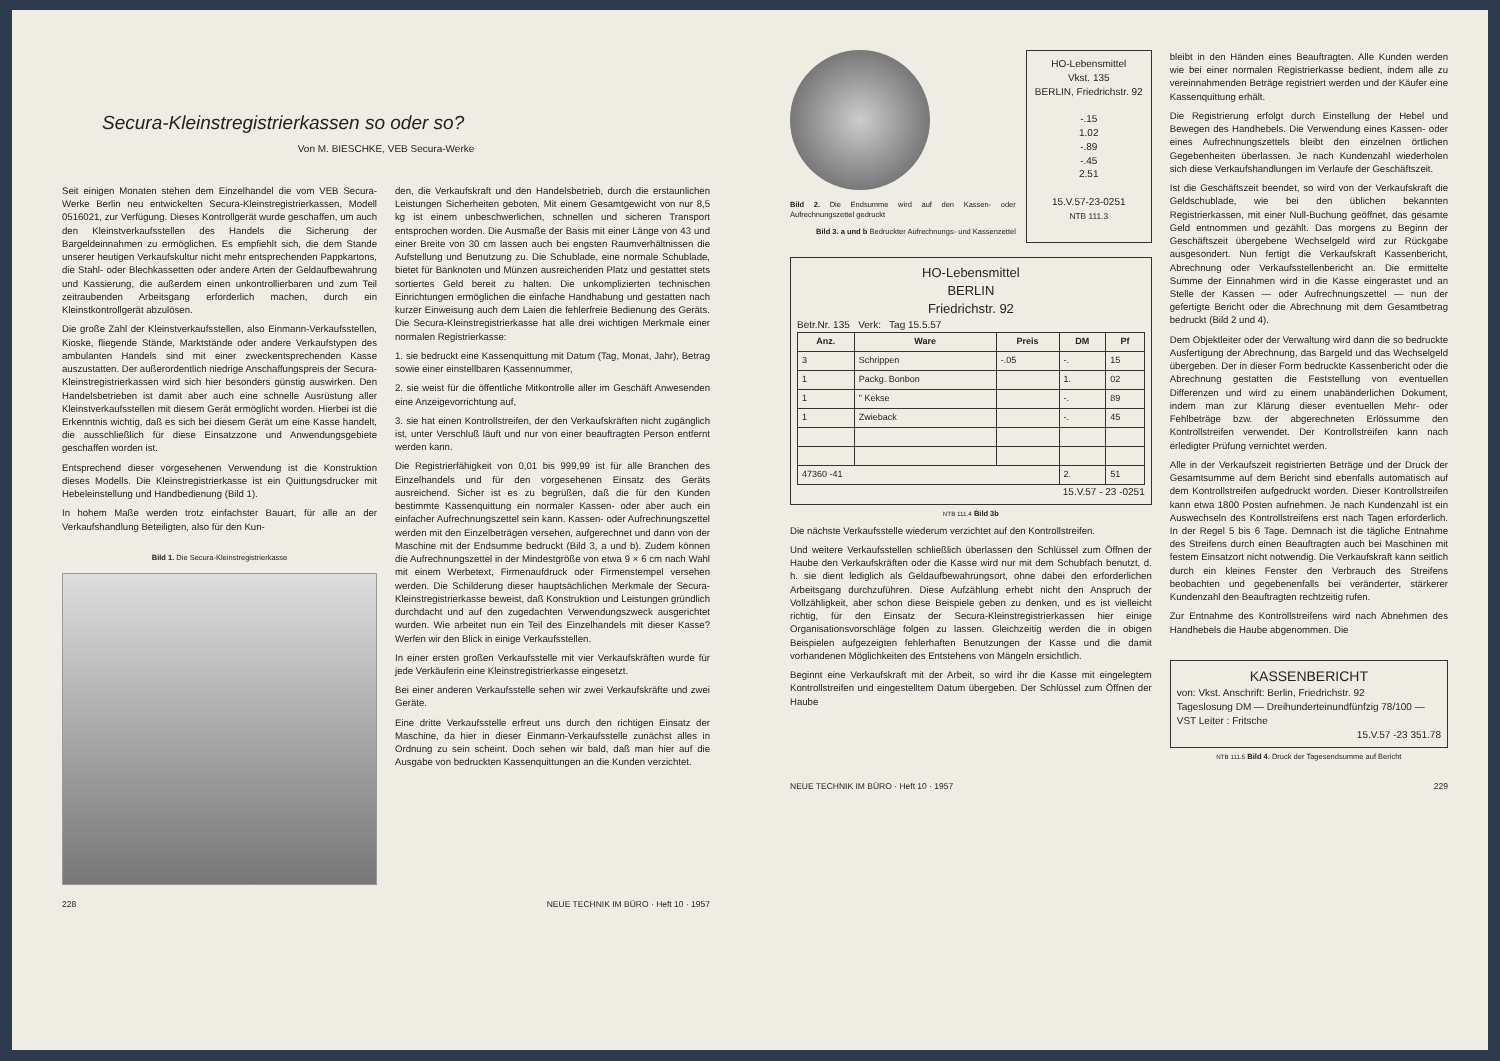Secura-Kleinstregistrierkassen so oder so?
Von M. BIESCHKE, VEB Secura-Werke
Seit einigen Monaten stehen dem Einzelhandel die vom VEB Secura-Werke Berlin neu entwickelten Secura-Kleinstregistrierkassen, Modell 0516021, zur Verfügung. Dieses Kontrollgerät wurde geschaffen, um auch den Kleinstverkaufsstellen des Handels die Sicherung der Bargeldeinnahmen zu ermöglichen. Es empfiehlt sich, die dem Stande unserer heutigen Verkaufskultur nicht mehr entsprechenden Pappkartons, die Stahl- oder Blechkassetten oder andere Arten der Geldaufbewahrung und Kassierung, die außerdem einen unkontrollierbaren und zum Teil zeitraubenden Arbeitsgang erforderlich machen, durch ein Kleinstkontrollgerät abzulösen.
Die große Zahl der Kleinstverkaufsstellen, also Einmann-Verkaufsstellen, Kioske, fliegende Stände, Marktstände oder andere Verkaufstypen des ambulanten Handels sind mit einer zweckentsprechenden Kasse auszustatten. Der außerordentlich niedrige Anschaffungspreis der Secura-Kleinstregistrierkassen wird sich hier besonders günstig auswirken. Den Handelsbetrieben ist damit aber auch eine schnelle Ausrüstung aller Kleinstverkaufsstellen mit diesem Gerät ermöglicht worden. Hierbei ist die Erkenntnis wichtig, daß es sich bei diesem Gerät um eine Kasse handelt, die ausschließlich für diese Einsatzzone und Anwendungsgebiete geschaffen worden ist.
Entsprechend dieser vorgesehenen Verwendung ist die Konstruktion dieses Modells. Die Kleinstregistrierkasse ist ein Quittungsdrucker mit Hebeleinstellung und Handbedienung (Bild 1).
In hohem Maße werden trotz einfachster Bauart, für alle an der Verkaufshandlung Beteiligten, also für den Kun-
Bild 1. Die Secura-Kleinstregistrierkasse
den, die Verkaufskraft und den Handelsbetrieb, durch die erstaunlichen Leistungen Sicherheiten geboten. Mit einem Gesamtgewicht von nur 8,5 kg ist einem unbeschwerlichen, schnellen und sicheren Transport entsprochen worden. Die Ausmaße der Basis mit einer Länge von 43 und einer Breite von 30 cm lassen auch bei engsten Raumverhältnissen die Aufstellung und Benutzung zu. Die Schublade, eine normale Schublade, bietet für Banknoten und Münzen ausreichenden Platz und gestattet stets sortiertes Geld bereit zu halten. Die unkomplizierten technischen Einrichtungen ermöglichen die einfache Handhabung und gestatten nach kurzer Einweisung auch dem Laien die fehlerfreie Bedienung des Geräts. Die Secura-Kleinstregistrierkasse hat alle drei wichtigen Merkmale einer normalen Registrierkasse:
1. sie bedruckt eine Kassenquittung mit Datum (Tag, Monat, Jahr), Betrag sowie einer einstellbaren Kassennummer,
2. sie weist für die öffentliche Mitkontrolle aller im Geschäft Anwesenden eine Anzeigevorrichtung auf,
3. sie hat einen Kontrollstreifen, der den Verkaufskräften nicht zugänglich ist, unter Verschluß läuft und nur von einer beauftragten Person entfernt werden kann.
Die Registrierfähigkeit von 0,01 bis 999,99 ist für alle Branchen des Einzelhandels und für den vorgesehenen Einsatz des Geräts ausreichend. Sicher ist es zu begrüßen, daß die für den Kunden bestimmte Kassenquittung ein normaler Kassen- oder aber auch ein einfacher Aufrechnungszettel sein kann. Kassen- oder Aufrechnungszettel werden mit den Einzelbeträgen versehen, aufgerechnet und dann von der Maschine mit der Endsumme bedruckt (Bild 3, a und b). Zudem können die Aufrechnungszettel in der Mindestgröße von etwa 9 × 6 cm nach Wahl mit einem Werbetext, Firmenaufdruck oder Firmenstempel versehen werden. Die Schilderung dieser hauptsächlichen Merkmale der Secura-Kleinstregistrierkasse beweist, daß Konstruktion und Leistungen gründlich durchdacht und auf den zugedachten Verwendungszweck ausgerichtet wurden. Wie arbeitet nun ein Teil des Einzelhandels mit dieser Kasse? Werfen wir den Blick in einige Verkaufsstellen.
In einer ersten großen Verkaufsstelle mit vier Verkaufskräften wurde für jede Verkäuferin eine Kleinstregistrierkasse eingesetzt.
Bei einer anderen Verkaufsstelle sehen wir zwei Verkaufskräfte und zwei Geräte.
Eine dritte Verkaufsstelle erfreut uns durch den richtigen Einsatz der Maschine, da hier in dieser Einmann-Verkaufsstelle zunächst alles in Ordnung zu sein scheint. Doch sehen wir bald, daß man hier auf die Ausgabe von bedruckten Kassenquittungen an die Kunden verzichtet.
228 NEUE TECHNIK IM BÜRO · Heft 10 · 1957
Bild 2. Die Endsumme wird auf den Kassen- oder Aufrechnungszettel gedruckt
Bild 3. a und b Bedruckter Aufrechnungs- und Kassenzettel
HO-Lebensmittel
Vkst. 135
BERLIN, Friedrichstr. 92
-.15
1.02
-.89
-.45
2.51
15.V.57-23-0251
NTB 111.3
HO-Lebensmittel
BERLIN
Friedrichstr. 92
Betr.Nr. 135 Verk: Tag 15.5.57
| Anz. | Ware | Preis | DM | Pf |
| --- | --- | --- | --- | --- |
| 3 | Schrippen | -.05 | -. | 15 |
| 1 | Packg. Bonbon | | 1. | 02 |
| 1 | " Kekse | | -. | 89 |
| 1 | Zwieback | | -. | 45 |
| 47360 -41 | | | 2. | 51 |
15.V.57 - 23 -0251
NTB 111.4 Bild 3b
Die nächste Verkaufsstelle wiederum verzichtet auf den Kontrollstreifen.
Und weitere Verkaufsstellen schließlich überlassen den Schlüssel zum Öffnen der Haube den Verkaufskräften oder die Kasse wird nur mit dem Schubfach benutzt, d. h. sie dient lediglich als Geldaufbewahrungsort, ohne dabei den erforderlichen Arbeitsgang durchzuführen. Diese Aufzählung erhebt nicht den Anspruch der Vollzähligkeit, aber schon diese Beispiele geben zu denken, und es ist vielleicht richtig, für den Einsatz der Secura-Kleinstregistrierkassen hier einige Organisationsvorschläge folgen zu lassen. Gleichzeitig werden die in obigen Beispielen aufgezeigten fehlerhaften Benutzungen der Kasse und die damit vorhandenen Möglichkeiten des Entstehens von Mängeln ersichtlich.
Beginnt eine Verkaufskraft mit der Arbeit, so wird ihr die Kasse mit eingelegtem Kontrollstreifen und eingestelltem Datum übergeben. Der Schlüssel zum Öffnen der Haube
bleibt in den Händen eines Beauftragten. Alle Kunden werden wie bei einer normalen Registrierkasse bedient, indem alle zu vereinnahmenden Beträge registriert werden und der Käufer eine Kassenquittung erhält.
Die Registrierung erfolgt durch Einstellung der Hebel und Bewegen des Handhebels. Die Verwendung eines Kassen- oder eines Aufrechnungszettels bleibt den einzelnen örtlichen Gegebenheiten überlassen. Je nach Kundenzahl wiederholen sich diese Verkaufshandlungen im Verlaufe der Geschäftszeit.
Ist die Geschäftszeit beendet, so wird von der Verkaufskraft die Geldschublade, wie bei den üblichen bekannten Registrierkassen, mit einer Null-Buchung geöffnet, das gesamte Geld entnommen und gezählt. Das morgens zu Beginn der Geschäftszeit übergebene Wechselgeld wird zur Rückgabe ausgesondert. Nun fertigt die Verkaufskraft Kassenbericht, Abrechnung oder Verkaufsstellenbericht an. Die ermittelte Summe der Einnahmen wird in die Kasse eingerastet und an Stelle der Kassen — oder Aufrechnungszettel — nun der gefertigte Bericht oder die Abrechnung mit dem Gesamtbetrag bedruckt (Bild 2 und 4).
Dem Objektleiter oder der Verwaltung wird dann die so bedruckte Ausfertigung der Abrechnung, das Bargeld und das Wechselgeld übergeben. Der in dieser Form bedruckte Kassenbericht oder die Abrechnung gestatten die Feststellung von eventuellen Differenzen und wird zu einem unabänderlichen Dokument, indem man zur Klärung dieser eventuellen Mehr- oder Fehlbeträge bzw. der abgerechneten Erlössumme den Kontrollstreifen verwendet. Der Kontrollstreifen kann nach erledigter Prüfung vernichtet werden.
Alle in der Verkaufszeit registrierten Beträge und der Druck der Gesamtsumme auf dem Bericht sind ebenfalls automatisch auf dem Kontrollstreifen aufgedruckt worden. Dieser Kontrollstreifen kann etwa 1800 Posten aufnehmen. Je nach Kundenzahl ist ein Auswechseln des Kontrollstreifens erst nach Tagen erforderlich. In der Regel 5 bis 6 Tage. Demnach ist die tägliche Entnahme des Streifens durch einen Beauftragten auch bei Maschinen mit festem Einsatzort nicht notwendig. Die Verkaufskraft kann seitlich durch ein kleines Fenster den Verbrauch des Streifens beobachten und gegebenenfalls bei veränderter, stärkerer Kundenzahl den Beauftragten rechtzeitig rufen.
Zur Entnahme des Kontrollstreifens wird nach Abnehmen des Handhebels die Haube abgenommen. Die
KASSENBERICHT
von: Vkst. Anschrift: Berlin, Friedrichstr. 92
Tageslosung DM — Dreihunderteinundfünfzig 78/100 —
VST Leiter : Fritsche
15.V.57 -23 351.78
NTB 111.5 Bild 4. Druck der Tagesendsumme auf Bericht
NEUE TECHNIK IM BÜRO · Heft 10 · 1957 229